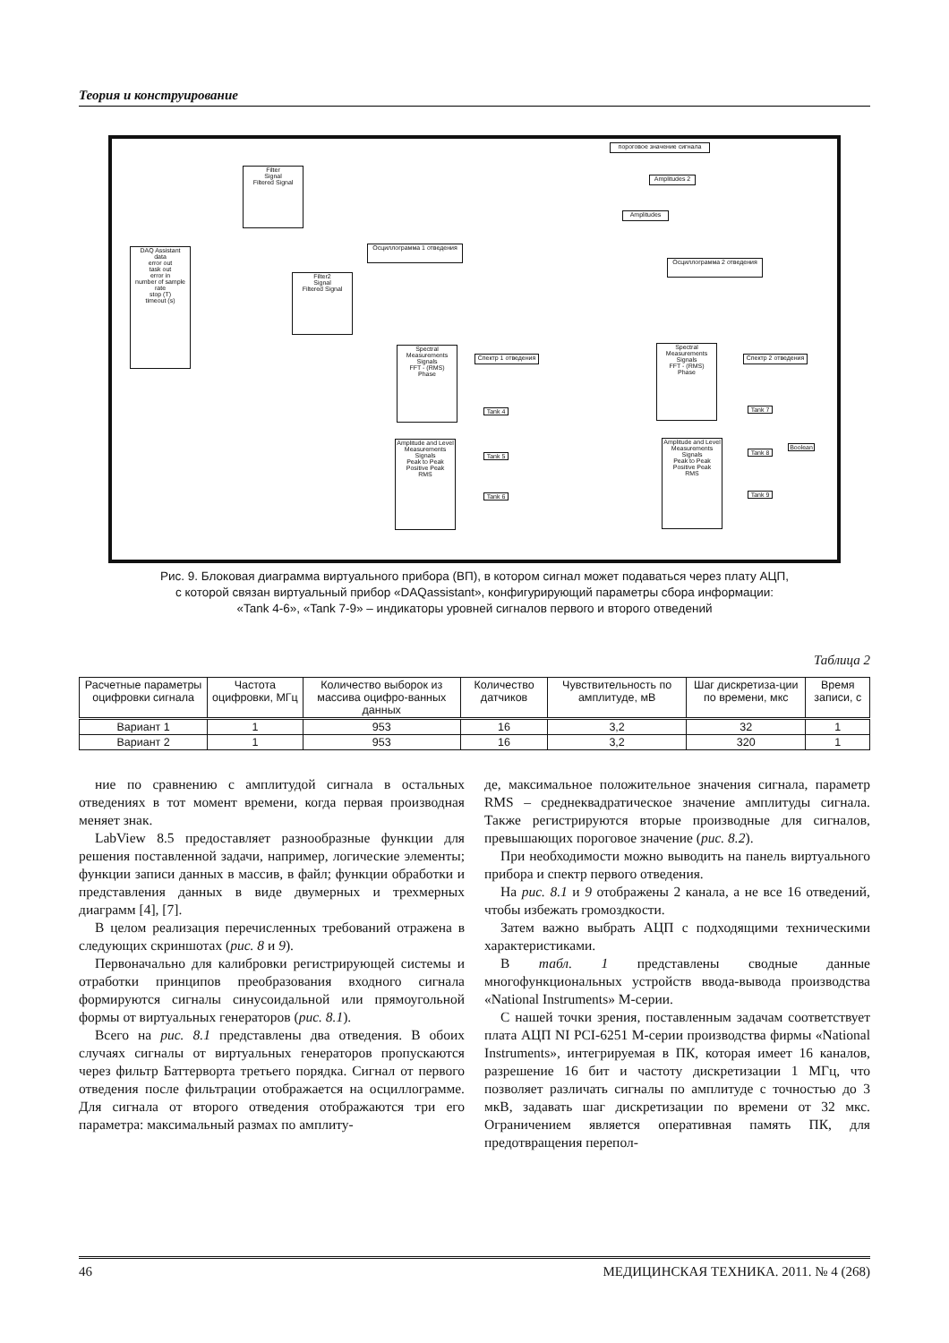Теория и конструирование
DAQ Assistant
data
error out
task out
error in
number of sample
rate
stop (T)
timeout (s)
Filter
Signal
Filtered Signal
Filter2
Signal
Filtered Signal
Осциллограмма 1 отведения
пороговое значение сигнала
Amplitudes 2
Amplitudes
Осциллограмма 2 отведения
Spectral Measurements
Signals
FFT - (RMS)
Phase
Спектр 1 отведения
Amplitude and Level Measurements
Signals
Peak to Peak
Positive Peak
RMS
Tank 4
Tank 5
Tank 6
Spectral Measurements
Signals
FFT - (RMS)
Phase
Спектр 2 отведения
Amplitude and Level Measurements
Signals
Peak to Peak
Positive Peak
RMS
Tank 7
Tank 8
Tank 9
Boolean
Рис. 9. Блоковая диаграмма виртуального прибора (ВП), в котором сигнал может подаваться через плату АЦП,
с которой связан виртуальный прибор «DAQassistant», конфигурирующий параметры сбора информации:
«Tank 4-6», «Tank 7-9» – индикаторы уровней сигналов первого и второго отведений
Таблица 2
| Расчетные параметры оцифровки сигнала | Частота оцифровки, МГц | Количество выборок из массива оцифро-ванных данных | Количество датчиков | Чувствительность по амплитуде, мВ | Шаг дискретиза-ции по времени, мкс | Время записи, с |
| --- | --- | --- | --- | --- | --- | --- |
| Вариант 1 | 1 | 953 | 16 | 3,2 | 32 | 1 |
| Вариант 2 | 1 | 953 | 16 | 3,2 | 320 | 1 |
ние по сравнению с амплитудой сигнала в остальных отведениях в тот момент времени, когда первая производная меняет знак.
LabView 8.5 предоставляет разнообразные функции для решения поставленной задачи, например, логические элементы; функции записи данных в массив, в файл; функции обработки и представления данных в виде двумерных и трехмерных диаграмм [4], [7].
В целом реализация перечисленных требований отражена в следующих скриншотах (рис. 8 и 9).
Первоначально для калибровки регистрирующей системы и отработки принципов преобразования входного сигнала формируются сигналы синусоидальной или прямоугольной формы от виртуальных генераторов (рис. 8.1).
Всего на рис. 8.1 представлены два отведения. В обоих случаях сигналы от виртуальных генераторов пропускаются через фильтр Баттерворта третьего порядка. Сигнал от первого отведения после фильтрации отображается на осциллограмме. Для сигнала от второго отведения отображаются три его параметра: максимальный размах по амплиту-
де, максимальное положительное значения сигнала, параметр RMS – среднеквадратическое значение амплитуды сигнала. Также регистрируются вторые производные для сигналов, превышающих пороговое значение (рис. 8.2).
При необходимости можно выводить на панель виртуального прибора и спектр первого отведения.
На рис. 8.1 и 9 отображены 2 канала, а не все 16 отведений, чтобы избежать громоздкости.
Затем важно выбрать АЦП с подходящими техническими характеристиками.
В табл. 1 представлены сводные данные многофункциональных устройств ввода-вывода производства «National Instruments» М-серии.
С нашей точки зрения, поставленным задачам соответствует плата АЦП NI PCI-6251 М-серии производства фирмы «National Instruments», интегрируемая в ПК, которая имеет 16 каналов, разрешение 16 бит и частоту дискретизации 1 МГц, что позволяет различать сигналы по амплитуде с точностью до 3 мкВ, задавать шаг дискретизации по времени от 32 мкс. Ограничением является оперативная память ПК, для предотвращения перепол-
46 МЕДИЦИНСКАЯ ТЕХНИКА. 2011. № 4 (268)